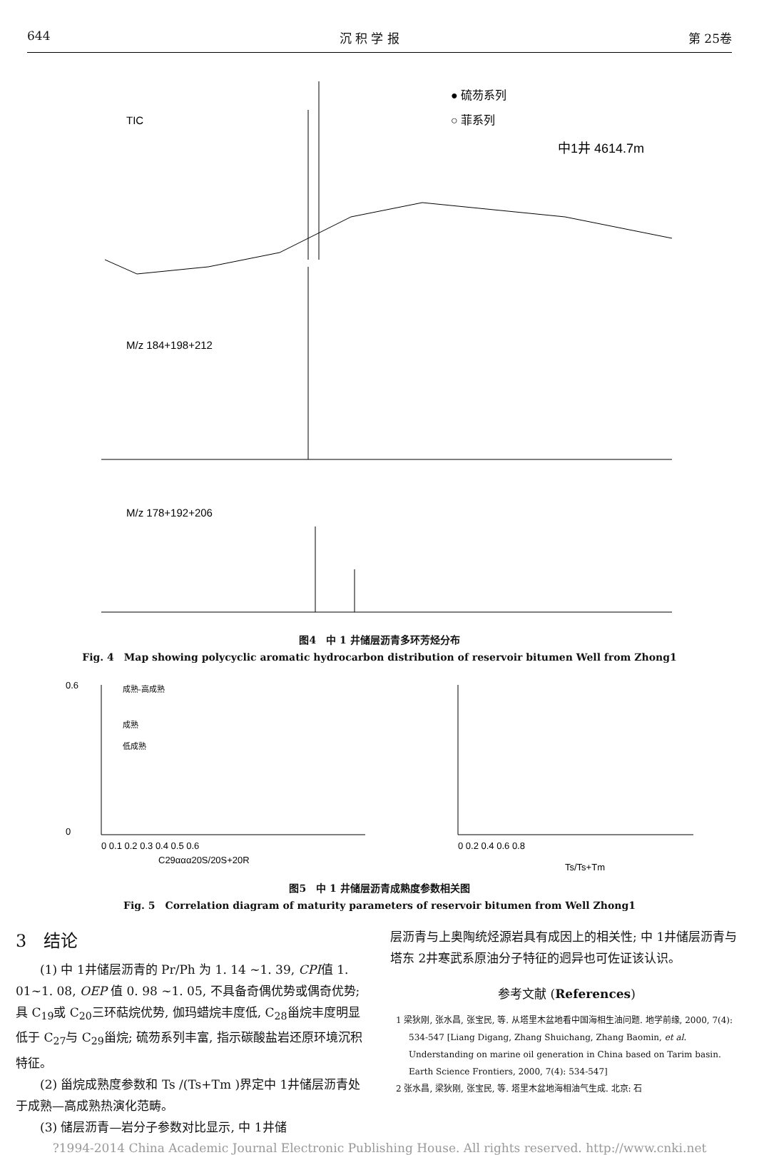644 沉 积 学 报 第 25卷
TIC
● 硫芴系列
○ 菲系列
中1井 4614.7m
M/z 184+198+212
M/z 178+192+206
图4　中 1 井储层沥青多环芳烃分布
Fig. 4　Map showing polycyclic aromatic hydrocarbon distribution of reservoir bitumen Well from Zhong1
成熟-高成熟
成熟
低成熟
C29ααα20S/20S+20R
0.6
0
0 0.1 0.2 0.3 0.4 0.5 0.6
Ts/Ts+Tm
0 0.2 0.4 0.6 0.8
图5　中 1 井储层沥青成熟度参数相关图
Fig. 5　Correlation diagram of maturity parameters of reservoir bitumen from Well Zhong1
3　结论
(1) 中 1井储层沥青的 Pr/Ph 为 1. 14 ~1. 39, CPI值 1. 01~1. 08, OEP 值 0. 98 ~1. 05, 不具备奇偶优势或偶奇优势; 具 C<sub>19</sub>或 C<sub>20</sub>三环萜烷优势, 伽玛蜡烷丰度低, C<sub>28</sub>甾烷丰度明显低于 C<sub>27</sub>与 C<sub>29</sub>甾烷; 硫芴系列丰富, 指示碳酸盐岩还原环境沉积特征。
(2) 甾烷成熟度参数和 Ts /(Ts+Tm )界定中 1井储层沥青处于成熟—高成熟热演化范畴。
(3) 储层沥青—岩分子参数对比显示, 中 1井储
层沥青与上奥陶统烃源岩具有成因上的相关性; 中 1井储层沥青与塔东 2井寒武系原油分子特征的迥异也可佐证该认识。
参考文献 (References)
1 梁狄刚, 张水昌, 张宝民, 等. 从塔里木盆地看中国海相生油问题. 地学前缘, 2000, 7(4): 534-547 [Liang Digang, Zhang Shuichang, Zhang Baomin, et al. Understanding on marine oil generation in China based on Tarim basin. Earth Science Frontiers, 2000, 7(4): 534-547]
2 张水昌, 梁狄刚, 张宝民, 等. 塔里木盆地海相油气生成. 北京: 石
?1994-2014 China Academic Journal Electronic Publishing House. All rights reserved. http://www.cnki.net